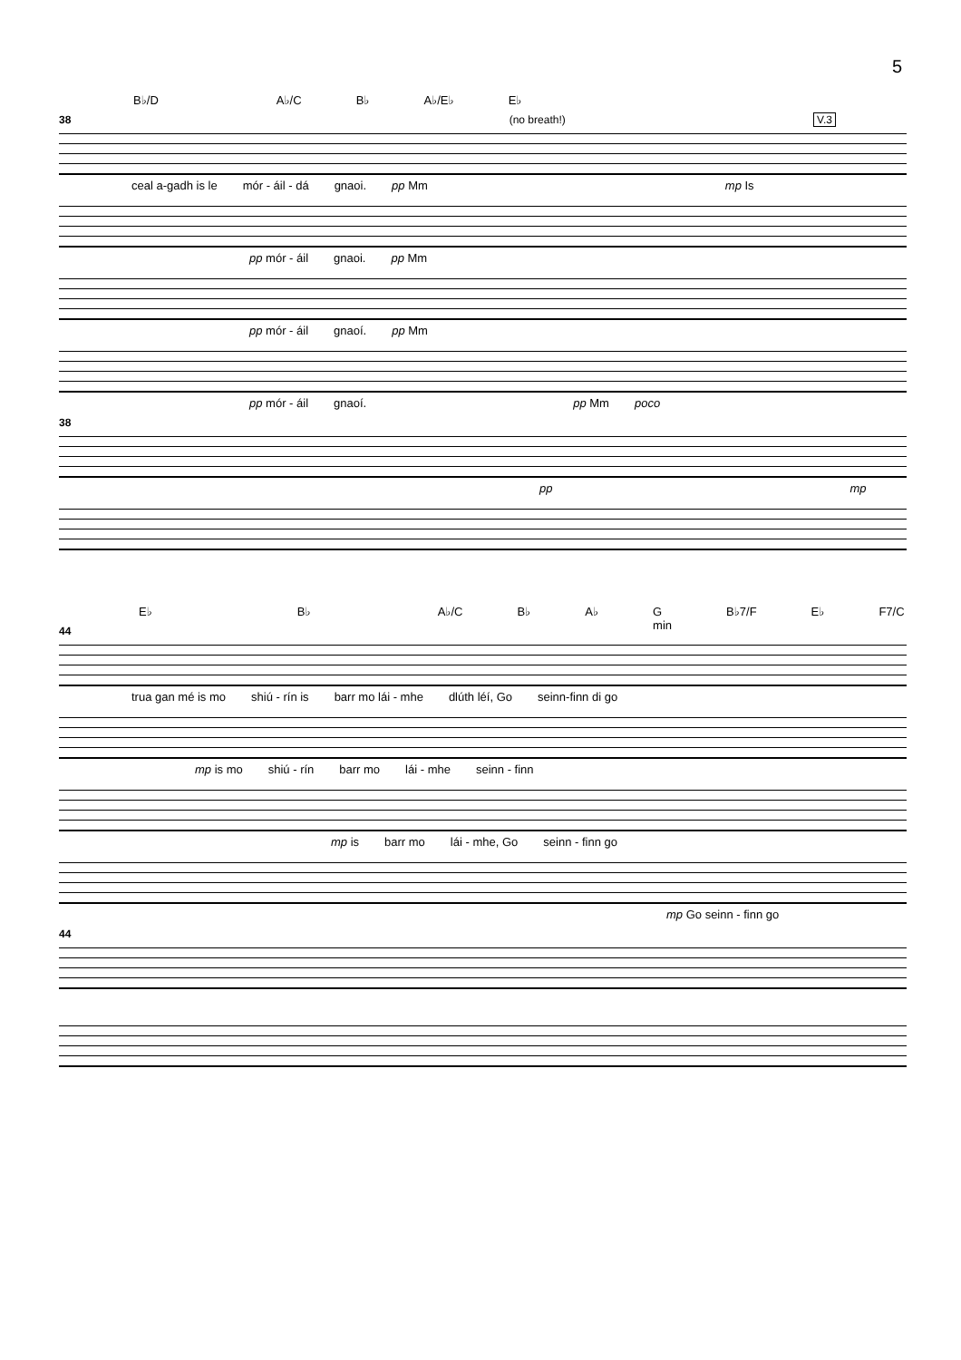5
B♭/D A♭/C B♭ A♭/E♭ E♭
38 (no breath!) V.3
ceal a-gadh is le mór - áil - dá gnaoi. pp Mm mp Is
pp mór - áil gnaoi. pp Mm
pp mór - áil gnaoí. pp Mm
pp mór - áil gnaoí. pp Mm poco
38
pp mp
E♭ B♭ A♭/C B♭ A♭ G min B♭7/F E♭ F7/C
44
trua gan mé is mo shiú - rín is barr mo lái - mhe dlúth léí, Go seinn-finn di go
mp is mo shiú - rín barr mo lái - mhe seinn - finn
mp is barr mo lái - mhe, Go seinn - finn go
mp Go seinn - finn go
44